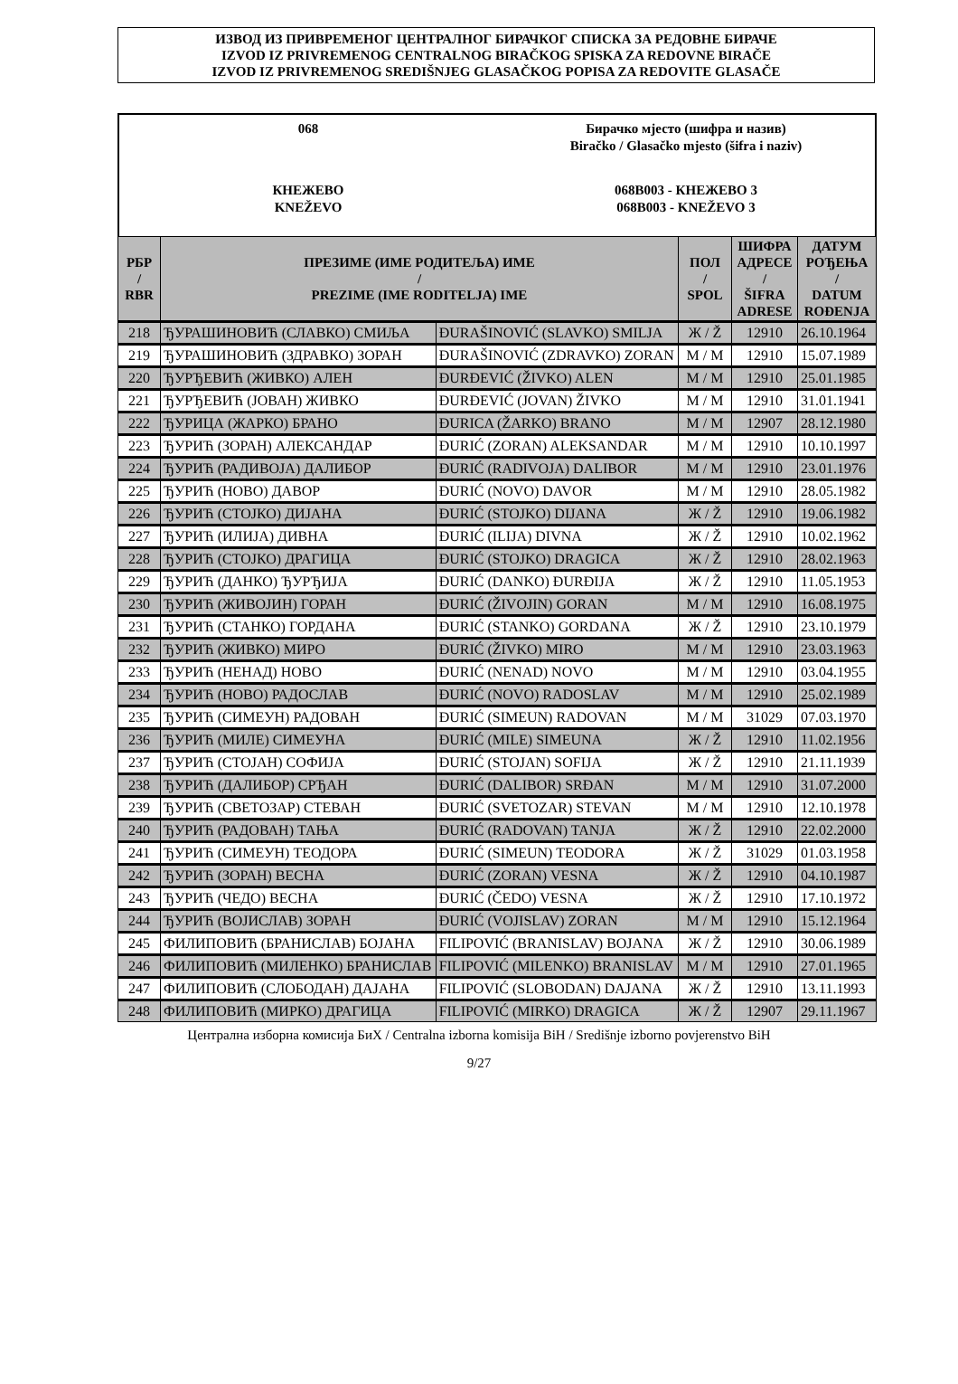ИЗВОД ИЗ ПРИВРЕМЕНОГ ЦЕНТРАЛНОГ БИРАЧКОГ СПИСКА ЗА РЕДОВНЕ БИРАЧЕ
IZVOD IZ PRIVREMENOG CENTRALNOG BIRAČKOG SPISKA ZA REDOVNE BIRAČE
IZVOD IZ PRIVREMENOG SREDIŠNJEG GLASAČKOG POPISA ZA REDOVITE GLASAČE
068 Бирачко мјесто (шифра и назив)
Biračko / Glasačko mjesto (šifra i naziv)
КНЕЖЕВО
KNEŽEVO
068B003 - КНЕЖЕВО 3
068B003 - KNEŽEVO 3
| РБР / RBR | ПРЕЗИМЕ (ИМЕ РОДИТЕЉА) ИМЕ / PREZIME (IME RODITELJA) IME | | ПОЛ / SPOL | ШИФРА АДРЕСЕ / ŠIFRA ADRESE | ДАТУМ РОЂЕЊА / DATUM ROĐENJA |
| --- | --- | --- | --- | --- | --- |
| 218 | ЂУРАШИНОВИЋ (СЛАВКО) СМИЉА | ĐURAŠINOVIĆ (SLAVKO) SMILJA | Ж / Ž | 12910 | 26.10.1964 |
| 219 | ЂУРАШИНОВИЋ (ЗДРАВКО) ЗОРАН | ĐURAŠINOVIĆ (ZDRAVKO) ZORAN | М / M | 12910 | 15.07.1989 |
| 220 | ЂУРЂЕВИЋ (ЖИВКО) АЛЕН | ĐURĐEVIĆ (ŽIVKO) ALEN | М / M | 12910 | 25.01.1985 |
| 221 | ЂУРЂЕВИЋ (ЈОВАН) ЖИВКО | ĐURĐEVIĆ (JOVAN) ŽIVKO | М / M | 12910 | 31.01.1941 |
| 222 | ЂУРИЦА (ЖАРКО) БРАНО | ĐURICA (ŽARKO) BRANO | М / M | 12907 | 28.12.1980 |
| 223 | ЂУРИЋ (ЗОРАН) АЛЕКСАНДАР | ĐURIĆ (ZORAN) ALEKSANDAR | М / M | 12910 | 10.10.1997 |
| 224 | ЂУРИЋ (РАДИВОЈА) ДАЛИБОР | ĐURIĆ (RADIVOJA) DALIBOR | М / M | 12910 | 23.01.1976 |
| 225 | ЂУРИЋ (НОВО) ДАВОР | ĐURIĆ (NOVO) DAVOR | М / M | 12910 | 28.05.1982 |
| 226 | ЂУРИЋ (СТОЈКО) ДИЈАНА | ĐURIĆ (STOJKO) DIJANA | Ж / Ž | 12910 | 19.06.1982 |
| 227 | ЂУРИЋ (ИЛИЈА) ДИВНА | ĐURIĆ (ILIJA) DIVNA | Ж / Ž | 12910 | 10.02.1962 |
| 228 | ЂУРИЋ (СТОЈКО) ДРАГИЦА | ĐURIĆ (STOJKO) DRAGICA | Ж / Ž | 12910 | 28.02.1963 |
| 229 | ЂУРИЋ (ДАНКО) ЂУРЂИЈА | ĐURIĆ (DANKO) ĐURĐIJA | Ж / Ž | 12910 | 11.05.1953 |
| 230 | ЂУРИЋ (ЖИВОЈИН) ГОРАН | ĐURIĆ (ŽIVOJIN) GORAN | М / M | 12910 | 16.08.1975 |
| 231 | ЂУРИЋ (СТАНКО) ГОРДАНА | ĐURIĆ (STANKO) GORDANA | Ж / Ž | 12910 | 23.10.1979 |
| 232 | ЂУРИЋ (ЖИВКО) МИРО | ĐURIĆ (ŽIVKO) MIRO | М / M | 12910 | 23.03.1963 |
| 233 | ЂУРИЋ (НЕНАД) НОВО | ĐURIĆ (NENAD) NOVO | М / M | 12910 | 03.04.1955 |
| 234 | ЂУРИЋ (НОВО) РАДОСЛАВ | ĐURIĆ (NOVO) RADOSLAV | М / M | 12910 | 25.02.1989 |
| 235 | ЂУРИЋ (СИМЕУН) РАДОВАН | ĐURIĆ (SIMEUN) RADOVAN | М / M | 31029 | 07.03.1970 |
| 236 | ЂУРИЋ (МИЛЕ) СИМЕУНА | ĐURIĆ (MILE) SIMEUNA | Ж / Ž | 12910 | 11.02.1956 |
| 237 | ЂУРИЋ (СТОЈАН) СОФИЈА | ĐURIĆ (STOJAN) SOFIJA | Ж / Ž | 12910 | 21.11.1939 |
| 238 | ЂУРИЋ (ДАЛИБОР) СРЂАН | ĐURIĆ (DALIBOR) SRĐAN | М / M | 12910 | 31.07.2000 |
| 239 | ЂУРИЋ (СВЕТОЗАР) СТЕВАН | ĐURIĆ (SVETOZAR) STEVAN | М / M | 12910 | 12.10.1978 |
| 240 | ЂУРИЋ (РАДОВАН) ТАЊА | ĐURIĆ (RADOVAN) TANJA | Ж / Ž | 12910 | 22.02.2000 |
| 241 | ЂУРИЋ (СИМЕУН) ТЕОДОРА | ĐURIĆ (SIMEUN) TEODORA | Ж / Ž | 31029 | 01.03.1958 |
| 242 | ЂУРИЋ (ЗОРАН) ВЕСНА | ĐURIĆ (ZORAN) VESNA | Ж / Ž | 12910 | 04.10.1987 |
| 243 | ЂУРИЋ (ЧЕДО) ВЕСНА | ĐURIĆ (ČEDO) VESNA | Ж / Ž | 12910 | 17.10.1972 |
| 244 | ЂУРИЋ (ВОЈИСЛАВ) ЗОРАН | ĐURIĆ (VOJISLAV) ZORAN | М / M | 12910 | 15.12.1964 |
| 245 | ФИЛИПОВИЋ (БРАНИСЛАВ) БОЈАНА | FILIPOVIĆ (BRANISLAV) BOJANA | Ж / Ž | 12910 | 30.06.1989 |
| 246 | ФИЛИПОВИЋ (МИЛЕНКО) БРАНИСЛАВ | FILIPOVIĆ (MILENKO) BRANISLAV | М / M | 12910 | 27.01.1965 |
| 247 | ФИЛИПОВИЋ (СЛОБОДАН) ДАЈАНА | FILIPOVIĆ (SLOBODAN) DAJANA | Ж / Ž | 12910 | 13.11.1993 |
| 248 | ФИЛИПОВИЋ (МИРКО) ДРАГИЦА | FILIPOVIĆ (MIRKO) DRAGICA | Ж / Ž | 12907 | 29.11.1967 |
Централна изборна комисија БиХ / Centralna izborna komisija BiH / Središnje izborno povjerenstvo BiH
9/27